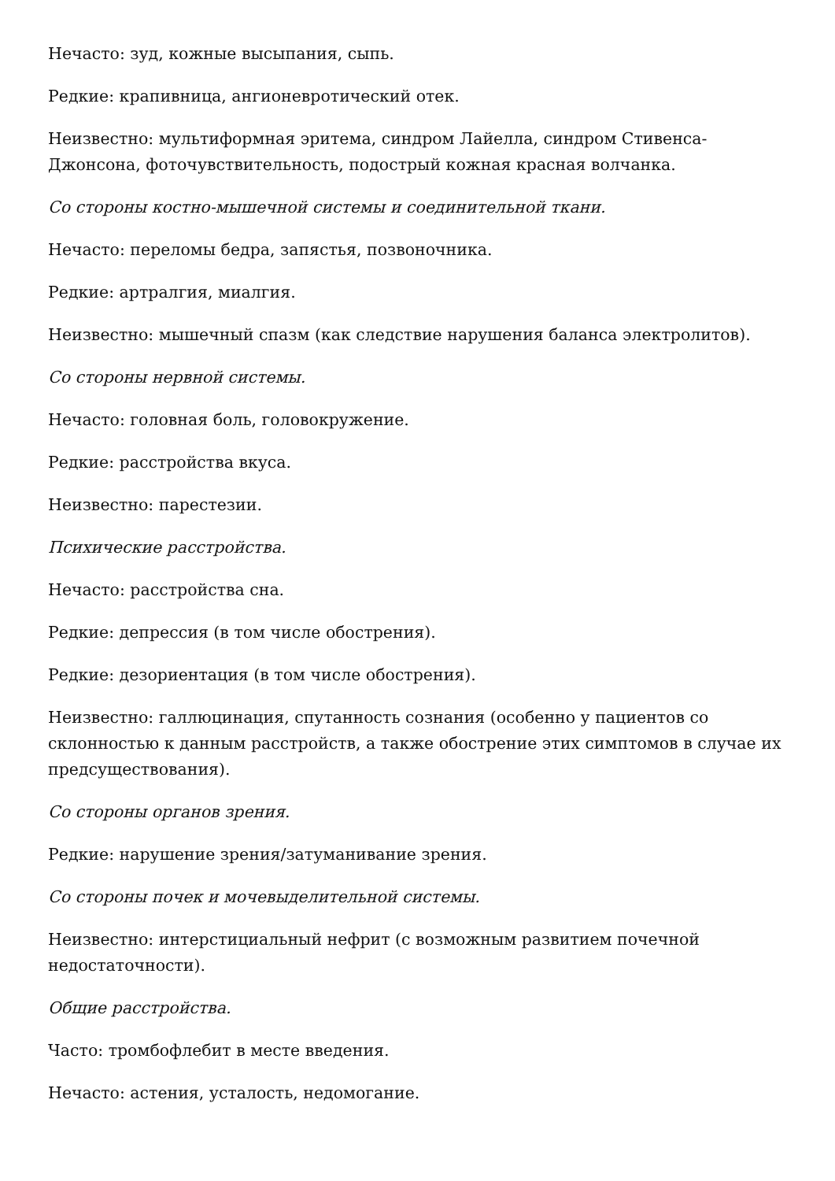Нечасто: зуд, кожные высыпания, сыпь.
Редкие: крапивница, ангионевротический отек.
Неизвестно: мультиформная эритема, синдром Лайелла, синдром Стивенса-Джонсона, фоточувствительность, подострый кожная красная волчанка.
Со стороны костно-мышечной системы и соединительной ткани.
Нечасто: переломы бедра, запястья, позвоночника.
Редкие: артралгия, миалгия.
Неизвестно: мышечный спазм (как следствие нарушения баланса электролитов).
Со стороны нервной системы.
Нечасто: головная боль, головокружение.
Редкие: расстройства вкуса.
Неизвестно: парестезии.
Психические расстройства.
Нечасто: расстройства сна.
Редкие: депрессия (в том числе обострения).
Редкие: дезориентация (в том числе обострения).
Неизвестно: галлюцинация, спутанность сознания (особенно у пациентов со склонностью к данным расстройств, а также обострение этих симптомов в случае их предсуществования).
Со стороны органов зрения.
Редкие: нарушение зрения/затуманивание зрения.
Со стороны почек и мочевыделительной системы.
Неизвестно: интерстициальный нефрит (с возможным развитием почечной недостаточности).
Общие расстройства.
Часто: тромбофлебит в месте введения.
Нечасто: астения, усталость, недомогание.